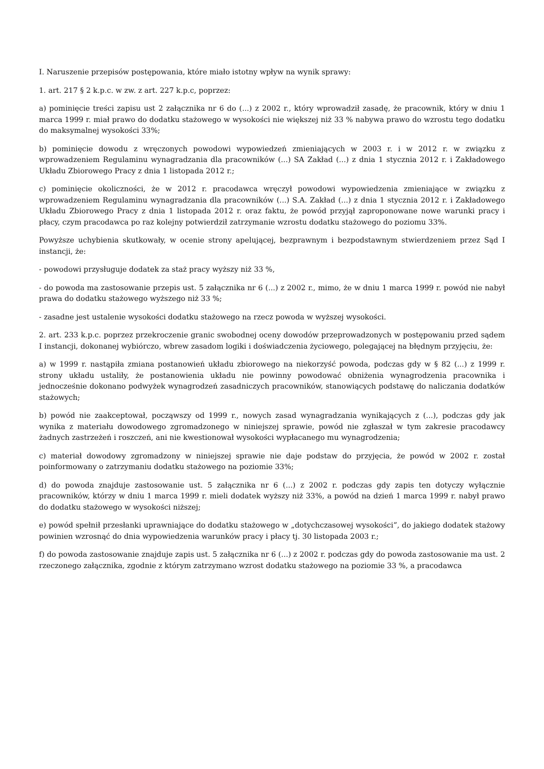I. Naruszenie przepisów postępowania, które miało istotny wpływ na wynik sprawy:
1. art. 217 § 2 k.p.c. w zw. z art. 227 k.p.c, poprzez:
a) pominięcie treści zapisu ust 2 załącznika nr 6 do (...) z 2002 r., który wprowadził zasadę, że pracownik, który w dniu 1 marca 1999 r. miał prawo do dodatku stażowego w wysokości nie większej niż 33 % nabywa prawo do wzrostu tego dodatku do maksymalnej wysokości 33%;
b) pominięcie dowodu z wręczonych powodowi wypowiedzeń zmieniających w 2003 r. i w 2012 r. w związku z wprowadzeniem Regulaminu wynagradzania dla pracowników (...) SA Zakład (...) z dnia 1 stycznia 2012 r. i Zakładowego Układu Zbiorowego Pracy z dnia 1 listopada 2012 r.;
c) pominięcie okoliczności, że w 2012 r. pracodawca wręczył powodowi wypowiedzenia zmieniające w związku z wprowadzeniem Regulaminu wynagradzania dla pracowników (...) S.A. Zakład (...) z dnia 1 stycznia 2012 r. i Zakładowego Układu Zbiorowego Pracy z dnia 1 listopada 2012 r. oraz faktu, że powód przyjął zaproponowane nowe warunki pracy i płacy, czym pracodawca po raz kolejny potwierdził zatrzymanie wzrostu dodatku stażowego do poziomu 33%.
Powyższe uchybienia skutkowały, w ocenie strony apelującej, bezprawnym i bezpodstawnym stwierdzeniem przez Sąd I instancji, że:
- powodowi przysługuje dodatek za staż pracy wyższy niż 33 %,
- do powoda ma zastosowanie przepis ust. 5 załącznika nr 6 (...) z 2002 r., mimo, że w dniu 1 marca 1999 r. powód nie nabył prawa do dodatku stażowego wyższego niż 33 %;
- zasadne jest ustalenie wysokości dodatku stażowego na rzecz powoda w wyższej wysokości.
2. art. 233 k.p.c. poprzez przekroczenie granic swobodnej oceny dowodów przeprowadzonych w postępowaniu przed sądem I instancji, dokonanej wybiórczo, wbrew zasadom logiki i doświadczenia życiowego, polegającej na błędnym przyjęciu, że:
a) w 1999 r. nastąpiła zmiana postanowień układu zbiorowego na niekorzyść powoda, podczas gdy w § 82 (...) z 1999 r. strony układu ustaliły, że postanowienia układu nie powinny powodować obniżenia wynagrodzenia pracownika i jednocześnie dokonano podwyżek wynagrodzeń zasadniczych pracowników, stanowiących podstawę do naliczania dodatków stażowych;
b) powód nie zaakceptował, począwszy od 1999 r., nowych zasad wynagradzania wynikających z (...), podczas gdy jak wynika z materiału dowodowego zgromadzonego w niniejszej sprawie, powód nie zgłaszał w tym zakresie pracodawcy żadnych zastrzeżeń i roszczeń, ani nie kwestionował wysokości wypłacanego mu wynagrodzenia;
c) materiał dowodowy zgromadzony w niniejszej sprawie nie daje podstaw do przyjęcia, że powód w 2002 r. został poinformowany o zatrzymaniu dodatku stażowego na poziomie 33%;
d) do powoda znajduje zastosowanie ust. 5 załącznika nr 6 (...) z 2002 r. podczas gdy zapis ten dotyczy wyłącznie pracowników, którzy w dniu 1 marca 1999 r. mieli dodatek wyższy niż 33%, a powód na dzień 1 marca 1999 r. nabył prawo do dodatku stażowego w wysokości niższej;
e) powód spełnił przesłanki uprawniające do dodatku stażowego w „dotychczasowej wysokości”, do jakiego dodatek stażowy powinien wzrosnąć do dnia wypowiedzenia warunków pracy i płacy tj. 30 listopada 2003 r.;
f) do powoda zastosowanie znajduje zapis ust. 5 załącznika nr 6 (...) z 2002 r. podczas gdy do powoda zastosowanie ma ust. 2 rzeczonego załącznika, zgodnie z którym zatrzymano wzrost dodatku stażowego na poziomie 33 %, a pracodawca